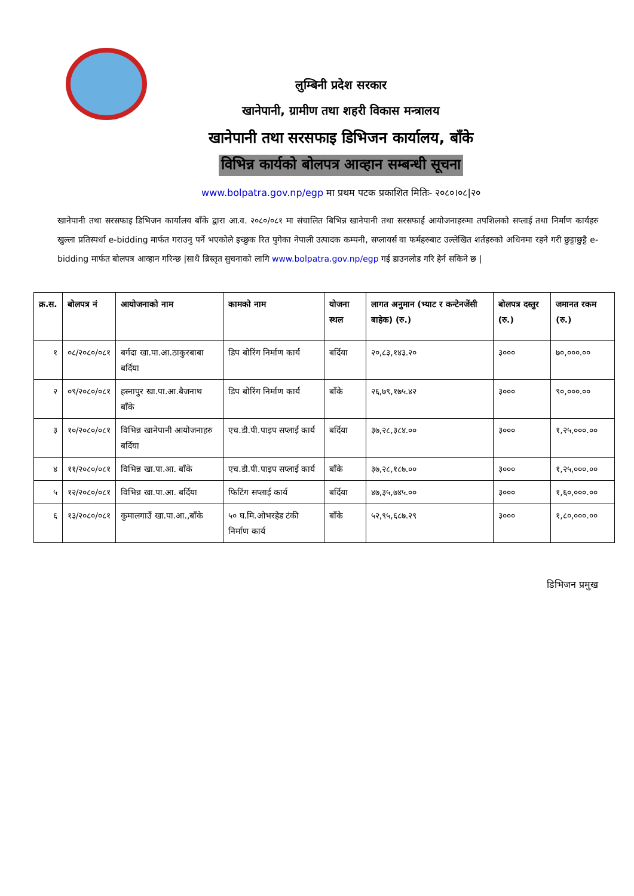लुम्बिनी प्रदेश सरकार
खानेपानी, ग्रामीण तथा शहरी विकास मन्त्रालय
खानेपानी तथा सरसफाइ डिभिजन कार्यालय, बाँके
विभिन्न कार्यको बोलपत्र आव्हान सम्बन्धी सूचना
www.bolpatra.gov.np/egp मा प्रथम पटक प्रकाशित मितिः- २०८०।०८|२०
खानेपानी तथा सरसफाइ डिभिजन कार्यालय बाँके द्वारा आ.व. २०८०/०८१ मा संचालित बिभिन्न खानेपानी तथा सरसफाई आयोजनाहरुमा तपशिलको सप्लाई तथा निर्माण कार्यहरु खुल्ला प्रतिस्पर्धा e-bidding मार्फत गराउनु पर्ने भएकोले इच्छुक रित पुगेका नेपाली उत्पादक कम्पनी, सप्लायर्स वा फर्महरुबाट उल्लेखित शर्तहरुको अधिनमा रहने गरी छुट्टाछुट्टै e-bidding मार्फत बोलपत्र आव्हान गरिन्छ |साथै ब्रिस्तृत सुचनाको लागि www.bolpatra.gov.np/egp गई डाउनलोड गरि हेर्न सकिने छ |
| क्र.स. | बोलपत्र नं | आयोजनाको नाम | कामको नाम | योजना स्थल | लागत अनुमान (भ्याट र कन्टेनजेंसी बाहेक) (रु.) | बोलपत्र दस्तुर (रु.) | जमानत रकम (रु.) |
| --- | --- | --- | --- | --- | --- | --- | --- |
| १ | ०८/२०८०/०८१ | बर्गदा खा.पा.आ.ठाकुरबाबा बर्दिया | डिप बोरिंग निर्माण कार्य | बर्दिया | २०,८३,१४३.२० | ३००० | ७०,०००.०० |
| २ | ०९/२०८०/०८१ | हस्नापुर खा.पा.आ.बैजनाथ बाँके | डिप बोरिंग निर्माण कार्य | बाँके | २६,७९,१७५.४२ | ३००० | ९०,०००.०० |
| ३ | १०/२०८०/०८१ | विभिन्न खानेपानी आयोजनाहरु बर्दिया | एच.डी.पी.पाइप सप्लाई कार्य | बर्दिया | ३७,२८,३८४.०० | ३००० | १,२५,०००.०० |
| ४ | ११/२०८०/०८१ | विभिन्न खा.पा.आ. बाँके | एच.डी.पी.पाइप सप्लाई कार्य | बाँके | ३७,२८,१८७.०० | ३००० | १,२५,०००.०० |
| ५ | १२/२०८०/०८१ | विभिन्न खा.पा.आ. बर्दिया | फिटिंग सप्लाई कार्य | बर्दिया | ४७,३५,७४५.०० | ३००० | १,६०,०००.०० |
| ६ | १३/२०८०/०८१ | कुमालगाउँ खा.पा.आ.,बाँके | ५० घ.मि.ओभरहेड टंकी निर्माण कार्य | बाँके | ५२,९५,६८७.२९ | ३००० | १,८०,०००.०० |
डिभिजन प्रमुख